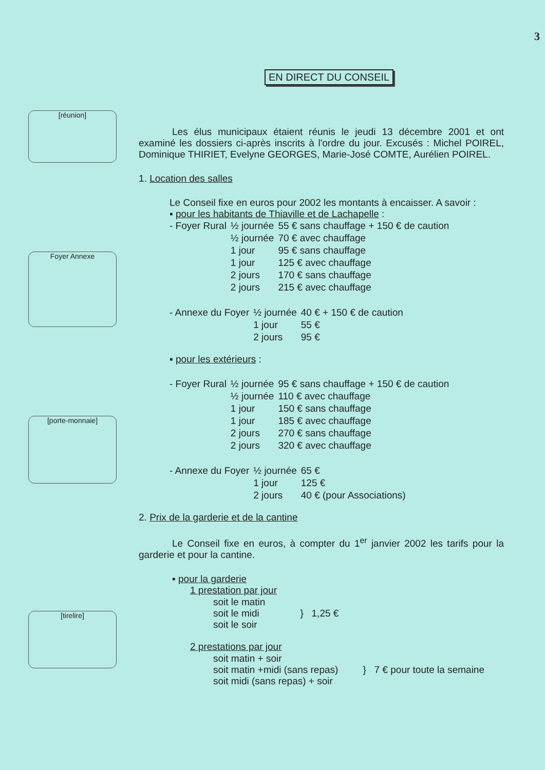3
EN DIRECT DU CONSEIL
[réunion]
Foyer Annexe
[porte-monnaie]
[tirelire]
Les élus municipaux étaient réunis le jeudi 13 décembre 2001 et ont examiné les dossiers ci-après inscrits à l'ordre du jour. Excusés : Michel POIREL, Dominique THIRIET, Evelyne GEORGES, Marie-José COMTE, Aurélien POIREL.
1. Location des salles
Le Conseil fixe en euros pour 2002 les montants à encaisser. A savoir :
▪ pour les habitants de Thiaville et de Lachapelle :
| - Foyer Rural | ½ journée | 55 € sans chauffage + 150 € de caution |
| | ½ journée | 70 € avec chauffage |
| | 1 jour | 95 € sans chauffage |
| | 1 jour | 125 € avec chauffage |
| | 2 jours | 170 € sans chauffage |
| | 2 jours | 215 € avec chauffage |
| - Annexe du Foyer | ½ journée | 40 € + 150 € de caution |
| | 1 jour | 55 € |
| | 2 jours | 95 € |
▪ pour les extérieurs :
| - Foyer Rural | ½ journée | 95 € sans chauffage + 150 € de caution |
| | ½ journée | 110 € avec chauffage |
| | 1 jour | 150 € sans chauffage |
| | 1 jour | 185 € avec chauffage |
| | 2 jours | 270 € sans chauffage |
| | 2 jours | 320 € avec chauffage |
| - Annexe du Foyer | ½ journée | 65 € |
| | 1 jour | 125 € |
| | 2 jours | 40 € (pour Associations) |
2. Prix de la garderie et de la cantine
Le Conseil fixe en euros, à compter du 1<sup>er</sup> janvier 2002 les tarifs pour la garderie et pour la cantine.
▪ pour la garderie
1 prestation par jour
| soit le matin soit le midi soit le soir | } 1,25 € |
2 prestations par jour
| soit matin + soir soit matin +midi (sans repas) soit midi (sans repas) + soir | } 7 € pour toute la semaine |